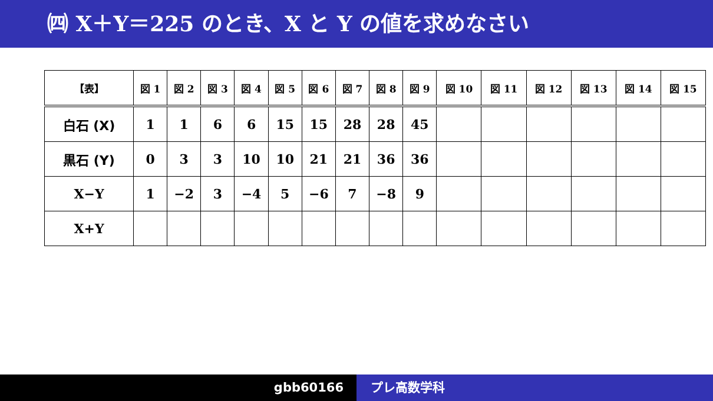㈣ X＋Y＝225 のとき、X と Y の値を求めなさい
| 【表】 | 図 1 | 図 2 | 図 3 | 図 4 | 図 5 | 図 6 | 図 7 | 図 8 | 図 9 | 図 10 | 図 11 | 図 12 | 図 13 | 図 14 | 図 15 |
| --- | --- | --- | --- | --- | --- | --- | --- | --- | --- | --- | --- | --- | --- | --- | --- |
| 白石 (X) | 1 | 1 | 6 | 6 | 15 | 15 | 28 | 28 | 45 | | | | | | |
| 黒石 (Y) | 0 | 3 | 3 | 10 | 10 | 21 | 21 | 36 | 36 | | | | | | |
| X−Y | 1 | −2 | 3 | −4 | 5 | −6 | 7 | −8 | 9 | | | | | | |
| X+Y | | | | | | | | | | | | | | | |
gbb60166 プレ高数学科